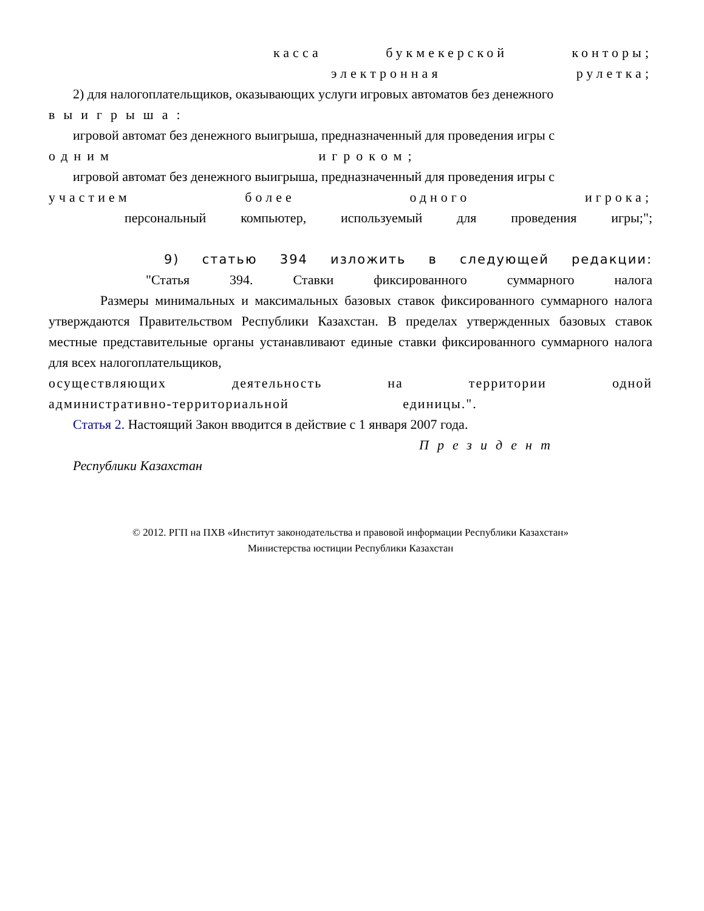касса букмекерской конторы;
электронная рулетка;
2) для налогоплательщиков, оказывающих услуги игровых автоматов без денежного
выигрыша:
игровой автомат без денежного выигрыша, предназначенный для проведения игры с
одним игроком;
игровой автомат без денежного выигрыша, предназначенный для проведения игры с
участием более одного игрока;
персональный компьютер, используемый для проведения игры;";
9) статью 394 изложить в следующей редакции:
"Статья 394. Ставки фиксированного суммарного налога
Размеры минимальных и максимальных базовых ставок фиксированного суммарного налога утверждаются Правительством Республики Казахстан. В пределах утвержденных базовых ставок местные представительные органы устанавливают единые ставки фиксированного суммарного налога для всех налогоплательщиков,
осуществляющих деятельность на территории одной
административно-территориальной единицы.".
Статья 2. Настоящий Закон вводится в действие с 1 января 2007 года.
Президент
Республики Казахстан
© 2012. РГП на ПХВ «Институт законодательства и правовой информации Республики Казахстан»
Министерства юстиции Республики Казахстан